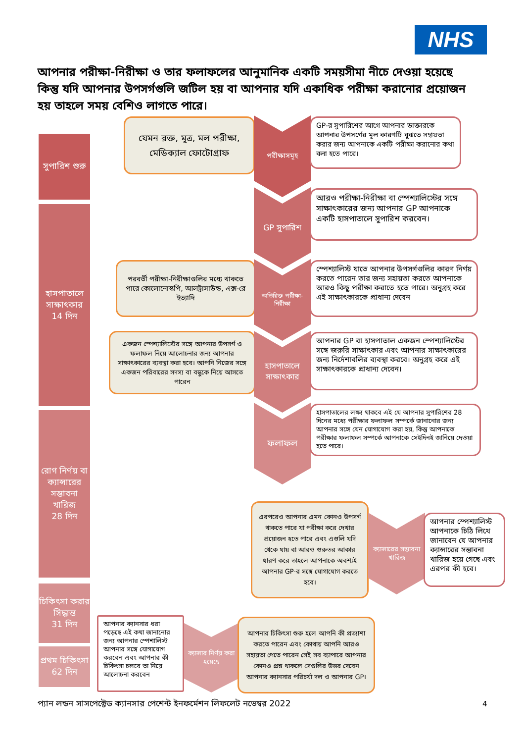NHS
আপনার পরীক্ষা-নিরীক্ষা ও তার ফলাফলের আনুমানিক একটি সময়সীমা নীচে দেওয়া হয়েছে কিন্তু যদি আপনার উপসর্গগুলি জটিল হয় বা আপনার যদি একাধিক পরীক্ষা করানোর প্রয়োজন হয় তাহলে সময় বেশিও লাগতে পারে।
সুপারিশ শুরু
হাসপাতালে সাক্ষাৎকার
14 দিন
রোগ নির্ণয় বা ক্যান্সারের সম্ভাবনা খারিজ
28 দিন
চিকিৎসা করার সিদ্ধান্ত
31 দিন
প্রথম চিকিৎসা
62 দিন
যেমন রক্ত, মূত্র, মল পরীক্ষা, মেডিক্যাল ফোটোগ্রাফ
পরীক্ষাসমূহ
GP-র সুপারিশের আগে আপনার ডাক্তারকে আপনার উপসর্গের মূল কারণটি বুঝতে সহায়তা করার জন্য আপনাকে একটি পরীক্ষা করানোর কথা বলা হতে পারে।
GP সুপারিশ
আরও পরীক্ষা-নিরীক্ষা বা স্পেশ্যালিস্টের সঙ্গে সাক্ষাৎকারের জন্য আপনার GP আপনাকে একটি হাসপাতালে সুপারিশ করবেন।
পরবর্তী পরীক্ষা-নিরীক্ষাগুলির মধ্যে থাকতে পারে কোলোনোস্কপি, আলট্রাসাউন্ড, এক্স-রে ইত্যাদি
অতিরিক্ত পরীক্ষা-নিরীক্ষা
স্পেশ্যালিস্ট যাতে আপনার উপসর্গগুলির কারণ নির্ণয় করতে পারেন তার জন্য সহায়তা করতে আপনাকে আরও কিছু পরীক্ষা করাতে হতে পারে। অনুগ্রহ করে এই সাক্ষাৎকারকে প্রাধান্য দেবেন
একজন স্পেশ্যালিস্টের সঙ্গে আপনার উপসর্গ ও ফলাফল নিয়ে আলোচনার জন্য আপনার সাক্ষাৎকারের ব্যবস্থা করা হবে। আপনি নিজের সঙ্গে একজন পরিবারের সদস্য বা বন্ধুকে নিয়ে আসতে পারেন
হাসপাতালে সাক্ষাৎকার
আপনার GP বা হাসপাতাল একজন স্পেশ্যালিস্টের সঙ্গে জরুরি সাক্ষাৎকার এবং আপনার সাক্ষাৎকারের জন্য নির্দেশাবলির ব্যবস্থা করবে। অনুগ্রহ করে এই সাক্ষাৎকারকে প্রাধান্য দেবেন।
ফলাফল
হাসপাতালের লক্ষ্য থাকবে এই যে আপনার সুপারিশের 28 দিনের মধ্যে পরীক্ষার ফলাফল সম্পর্কে জানানোর জন্য আপনার সঙ্গে যেন যোগাযোগ করা হয়, কিন্তু আপনাকে পরীক্ষার ফলাফল সম্পর্কে আপনাকে সেইদিনই জানিয়ে দেওয়া হতে পারে।
এরপরেও আপনার এমন কোনও উপসর্গ থাকতে পারে যা পরীক্ষা করে দেখার প্রয়োজন হতে পারে এবং এগুলি যদি থেকে যায় বা আরও গুরুতর আকার ধারণ করে তাহলে আপনাকে অবশ্যই আপনার GP-র সঙ্গে যোগাযোগ করতে হবে।
ক্যান্সারের সম্ভাবনা খারিজ
আপনার স্পেশ্যালিস্ট আপনাকে চিঠি লিখে জানাবেন যে আপনার ক্যান্সারের সম্ভাবনা খারিজ হয়ে গেছে এবং এরপর কী হবে।
আপনার ক্যানসার ধরা পড়েছে এই কথা জানানোর জন্য আপনার স্পেশালিস্ট আপনার সঙ্গে যোগাযোগ করবেন এবং আপনার কী চিকিৎসা চলবে তা নিয়ে আলোচনা করবেন
ক্যান্সার নির্ণয় করা হয়েছে
আপনার চিকিৎসা শুরু হলে আপনি কী প্রত্যাশা করতে পারেন এবং কোথায় আপনি আরও সহায়তা পেতে পারেন সেই সব ব্যাপারে আপনার কোনও প্রশ্ন থাকলে সেগুলির উত্তর দেবেন আপনার ক্যানসার পরিচর্যা দল ও আপনার GP।
প্যান লন্ডন সাসপেক্টেড ক্যানসার পেশেন্ট ইনফর্মেশন লিফলেট নভেম্বর 2022
4